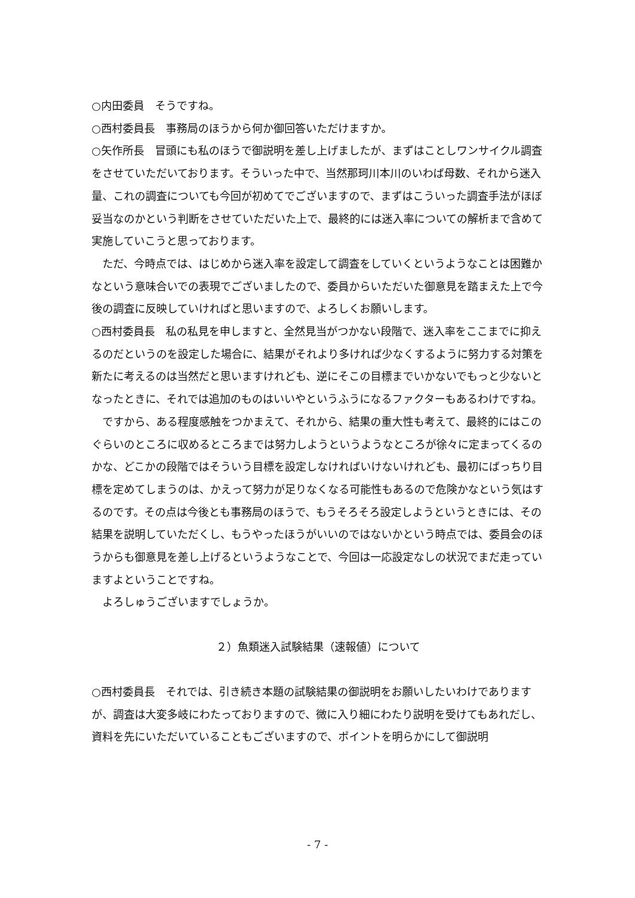○内田委員　そうですね。
○西村委員長　事務局のほうから何か御回答いただけますか。
○矢作所長　冒頭にも私のほうで御説明を差し上げましたが、まずはことしワンサイクル調査をさせていただいております。そういった中で、当然那珂川本川のいわば母数、それから迷入量、これの調査についても今回が初めてでございますので、まずはこういった調査手法がほぼ妥当なのかという判断をさせていただいた上で、最終的には迷入率についての解析まで含めて実施していこうと思っております。
ただ、今時点では、はじめから迷入率を設定して調査をしていくというようなことは困難かなという意味合いでの表現でございましたので、委員からいただいた御意見を踏まえた上で今後の調査に反映していければと思いますので、よろしくお願いします。
○西村委員長　私の私見を申しますと、全然見当がつかない段階で、迷入率をここまでに抑えるのだというのを設定した場合に、結果がそれより多ければ少なくするように努力する対策を新たに考えるのは当然だと思いますけれども、逆にそこの目標までいかないでもっと少ないとなったときに、それでは追加のものはいいやというふうになるファクターもあるわけですね。
ですから、ある程度感触をつかまえて、それから、結果の重大性も考えて、最終的にはこのぐらいのところに収めるところまでは努力しようというようなところが徐々に定まってくるのかな、どこかの段階ではそういう目標を設定しなければいけないけれども、最初にばっちり目標を定めてしまうのは、かえって努力が足りなくなる可能性もあるので危険かなという気はするのです。その点は今後とも事務局のほうで、もうそろそろ設定しようというときには、その結果を説明していただくし、もうやったほうがいいのではないかという時点では、委員会のほうからも御意見を差し上げるというようなことで、今回は一応設定なしの状況でまだ走っていますよということですね。
よろしゅうございますでしょうか。
２）魚類迷入試験結果（速報値）について
○西村委員長　それでは、引き続き本題の試験結果の御説明をお願いしたいわけでありますが、調査は大変多岐にわたっておりますので、微に入り細にわたり説明を受けてもあれだし、資料を先にいただいていることもございますので、ポイントを明らかにして御説明
- 7 -